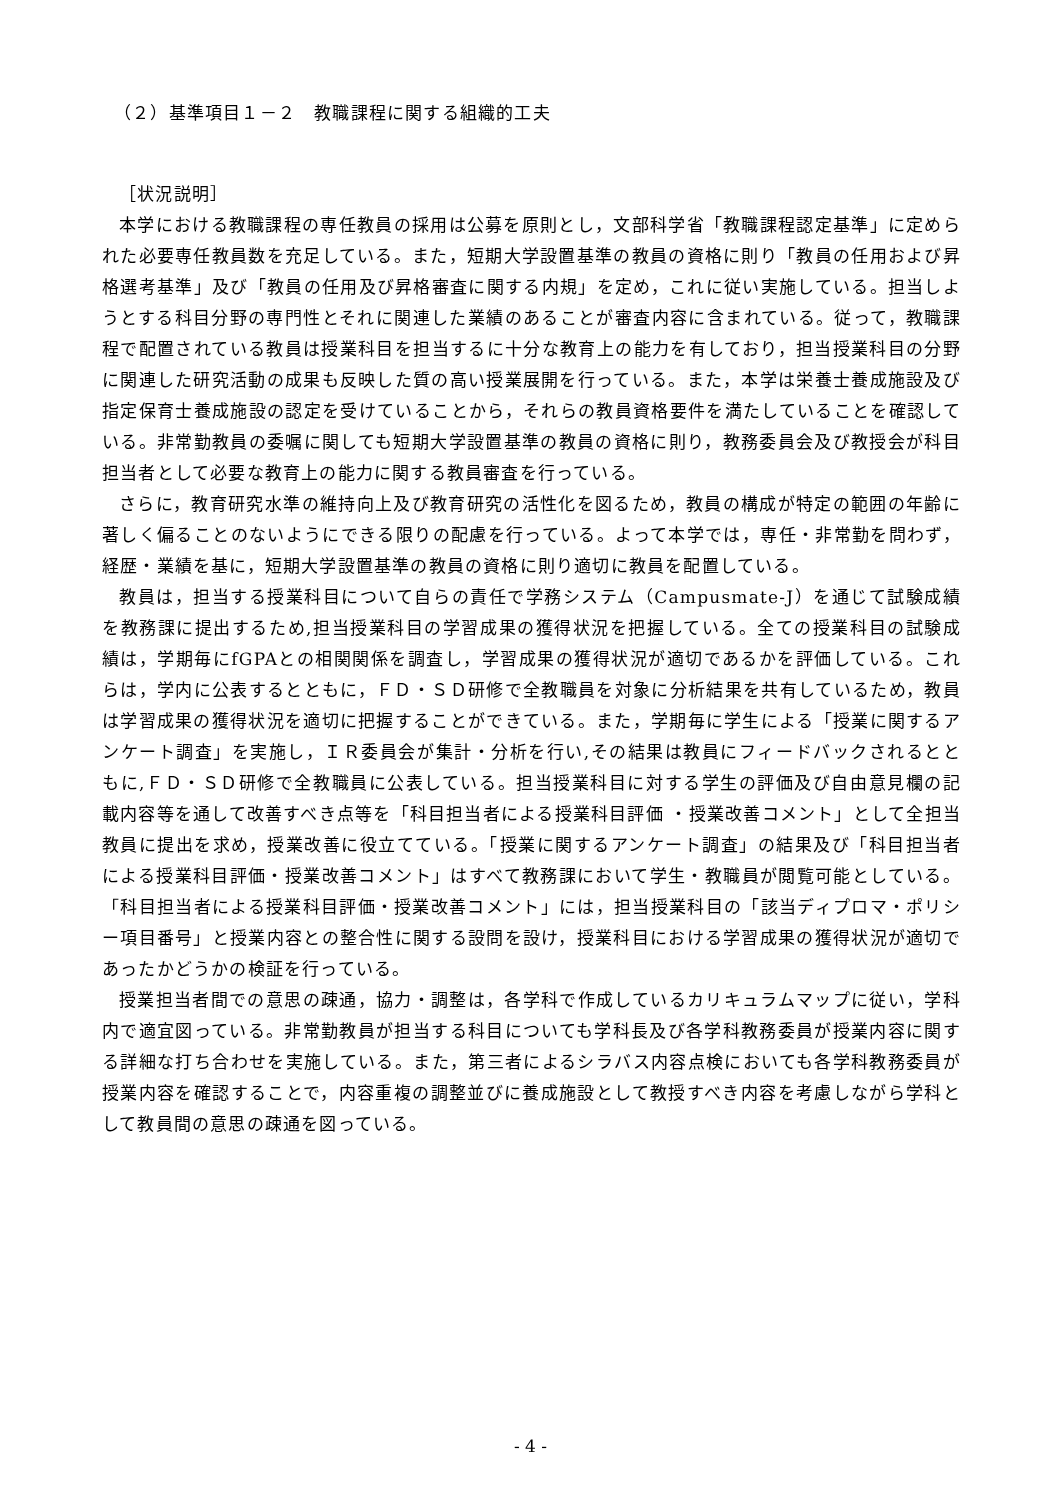（２）基準項目１－２　教職課程に関する組織的工夫
［状況説明］
本学における教職課程の専任教員の採用は公募を原則とし，文部科学省「教職課程認定基準」に定められた必要専任教員数を充足している。また，短期大学設置基準の教員の資格に則り「教員の任用および昇格選考基準」及び「教員の任用及び昇格審査に関する内規」を定め，これに従い実施している。担当しようとする科目分野の専門性とそれに関連した業績のあることが審査内容に含まれている。従って，教職課程で配置されている教員は授業科目を担当するに十分な教育上の能力を有しており，担当授業科目の分野に関連した研究活動の成果も反映した質の高い授業展開を行っている。また，本学は栄養士養成施設及び指定保育士養成施設の認定を受けていることから，それらの教員資格要件を満たしていることを確認している。非常勤教員の委嘱に関しても短期大学設置基準の教員の資格に則り，教務委員会及び教授会が科目担当者として必要な教育上の能力に関する教員審査を行っている。
さらに，教育研究水準の維持向上及び教育研究の活性化を図るため，教員の構成が特定の範囲の年齢に著しく偏ることのないようにできる限りの配慮を行っている。よって本学では，専任・非常勤を問わず，経歴・業績を基に，短期大学設置基準の教員の資格に則り適切に教員を配置している。
教員は，担当する授業科目について自らの責任で学務システム（Campusmate-J）を通じて試験成績を教務課に提出するため,担当授業科目の学習成果の獲得状況を把握している。全ての授業科目の試験成績は，学期毎にfGPAとの相関関係を調査し，学習成果の獲得状況が適切であるかを評価している。これらは，学内に公表するとともに，ＦＤ・ＳＤ研修で全教職員を対象に分析結果を共有しているため，教員は学習成果の獲得状況を適切に把握することができている。また，学期毎に学生による「授業に関するアンケート調査」を実施し，ＩＲ委員会が集計・分析を行い,その結果は教員にフィードバックされるとともに,ＦＤ・ＳＤ研修で全教職員に公表している。担当授業科目に対する学生の評価及び自由意見欄の記載内容等を通して改善すべき点等を「科目担当者による授業科目評価 ・授業改善コメント」として全担当教員に提出を求め，授業改善に役立てている。「授業に関するアンケート調査」の結果及び「科目担当者による授業科目評価・授業改善コメント」はすべて教務課において学生・教職員が閲覧可能としている。「科目担当者による授業科目評価・授業改善コメント」には，担当授業科目の「該当ディプロマ・ポリシー項目番号」と授業内容との整合性に関する設問を設け，授業科目における学習成果の獲得状況が適切であったかどうかの検証を行っている。
授業担当者間での意思の疎通，協力・調整は，各学科で作成しているカリキュラムマップに従い，学科内で適宜図っている。非常勤教員が担当する科目についても学科長及び各学科教務委員が授業内容に関する詳細な打ち合わせを実施している。また，第三者によるシラバス内容点検においても各学科教務委員が授業内容を確認することで，内容重複の調整並びに養成施設として教授すべき内容を考慮しながら学科として教員間の意思の疎通を図っている。
- 4 -